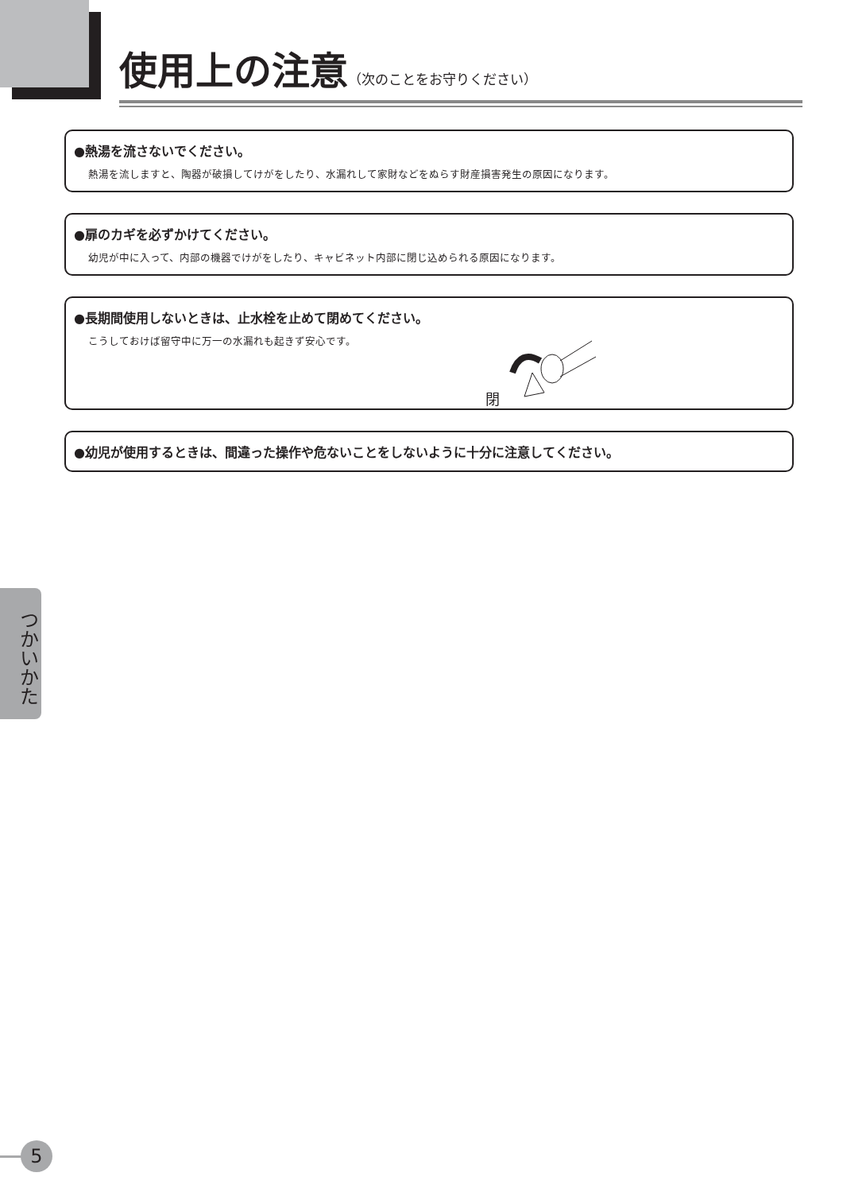使用上の注意
（次のことをお守りください）
●熱湯を流さないでください。
熱湯を流しますと、陶器が破損してけがをしたり、水漏れして家財などをぬらす財産損害発生の原因になります。
●扉のカギを必ずかけてください。
幼児が中に入って、内部の機器でけがをしたり、キャビネット内部に閉じ込められる原因になります。
●長期間使用しないときは、止水栓を止めて閉めてください。
こうしておけば留守中に万一の水漏れも起きず安心です。
閉
●幼児が使用するときは、間違った操作や危ないことをしないように十分に注意してください。
つかいかた
5